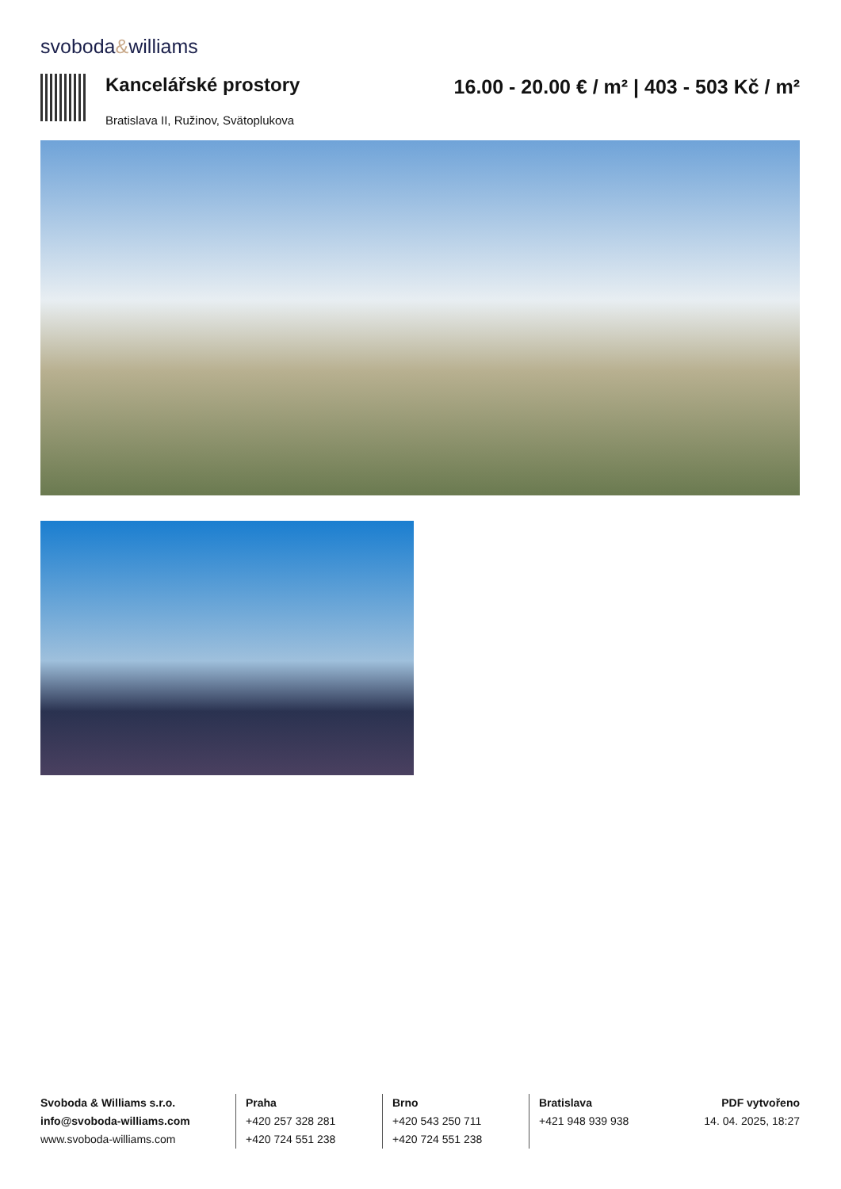svoboda&williams
Kancelářské prostory
Bratislava II, Ružinov, Svätoplukova
16.00 - 20.00 € / m² | 403 - 503 Kč / m²
Svoboda & Williams s.r.o.
info@svoboda-williams.com
www.svoboda-williams.com
Praha
+420 257 328 281
+420 724 551 238
Brno
+420 543 250 711
+420 724 551 238
Bratislava
+421 948 939 938
PDF vytvořeno
14. 04. 2025, 18:27